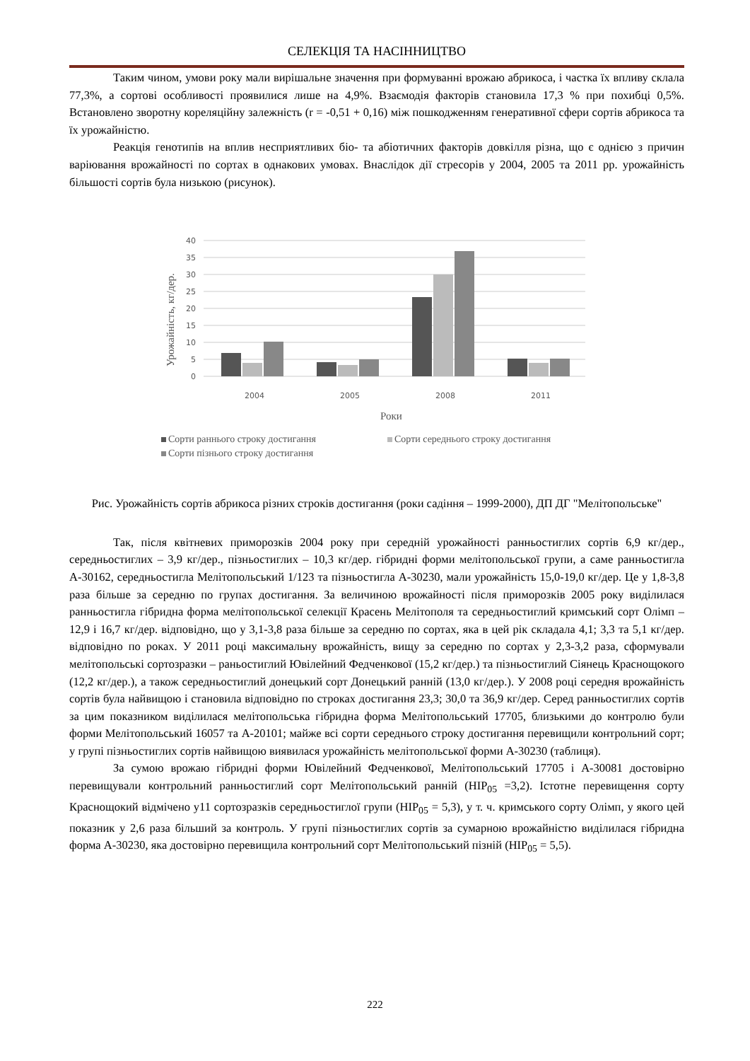СЕЛЕКЦІЯ ТА НАСІННИЦТВО
Таким чином, умови року мали вирішальне значення при формуванні врожаю абрикоса, і частка їх впливу склала 77,3%, а сортові особливості проявилися лише на 4,9%. Взаємодія факторів становила 17,3 % при похибці 0,5%. Встановлено зворотну кореляційну залежність (r = -0,51 + 0,16) між пошкодженням генеративної сфери сортів абрикоса та їх урожайністю.
Реакція генотипів на вплив несприятливих біо- та абіотичних факторів довкілля різна, що є однією з причин варіювання врожайності по сортах в однакових умовах. Внаслідок дії стресорів у 2004, 2005 та 2011 рр. урожайність більшості сортів була низькою (рисунок).
40
35
30
25
20
15
10
5
0
Урожайність, кг/дер.
2004
2005
2008
2011
Роки
Сорти раннього строку достигання
Сорти середнього строку достигання
Сорти пізнього строку достигання
Рис. Урожайність сортів абрикоса різних строків достигання (роки садіння – 1999-2000), ДП ДГ "Мелітопольське"
Так, після квітневих приморозків 2004 року при середній урожайності ранньостиглих сортів 6,9 кг/дер., середньостиглих – 3,9 кг/дер., пізньостиглих – 10,3 кг/дер. гібридні форми мелітопольської групи, а саме ранньостигла А-30162, середньостигла Мелітопольський 1/123 та пізньостигла А-30230, мали урожайність 15,0-19,0 кг/дер. Це у 1,8-3,8 раза більше за середню по групах достигання. За величиною врожайності після приморозків 2005 року виділилася ранньостигла гібридна форма мелітопольської селекції Красень Мелітополя та середньостиглий кримський сорт Олімп – 12,9 і 16,7 кг/дер. відповідно, що у 3,1-3,8 раза більше за середню по сортах, яка в цей рік складала 4,1; 3,3 та 5,1 кг/дер. відповідно по роках. У 2011 році максимальну врожайність, вищу за середню по сортах у 2,3-3,2 раза, сформували мелітопольські сортозразки – раньостиглий Ювілейний Федченкової (15,2 кг/дер.) та пізньостиглий Сіянець Краснощокого (12,2 кг/дер.), а також середньостиглий донецький сорт Донецький ранній (13,0 кг/дер.). У 2008 році середня врожайність сортів була найвищою і становила відповідно по строках достигання 23,3; 30,0 та 36,9 кг/дер. Серед ранньостиглих сортів за цим показником виділилася мелітопольська гібридна форма Мелітопольський 17705, близькими до контролю були форми Мелітопольський 16057 та А-20101; майже всі сорти середнього строку достигання перевищили контрольний сорт; у групі пізньостиглих сортів найвищою виявилася урожайність мелітопольської форми А-30230 (таблиця).
За сумою врожаю гібридні форми Ювілейний Федченкової, Мелітопольський 17705 і А-30081 достовірно перевищували контрольний ранньостиглий сорт Мелітопольський ранній (НІР<sub>05</sub> =3,2). Істотне перевищення сорту Краснощокий відмічено у11 сортозразків середньостиглої групи (НІР<sub>05</sub> = 5,3), у т. ч. кримського сорту Олімп, у якого цей показник у 2,6 раза більший за контроль. У групі пізньостиглих сортів за сумарною врожайністю виділилася гібридна форма А-30230, яка достовірно перевищила контрольний сорт Мелітопольський пізній (НІР<sub>05</sub> = 5,5).
222